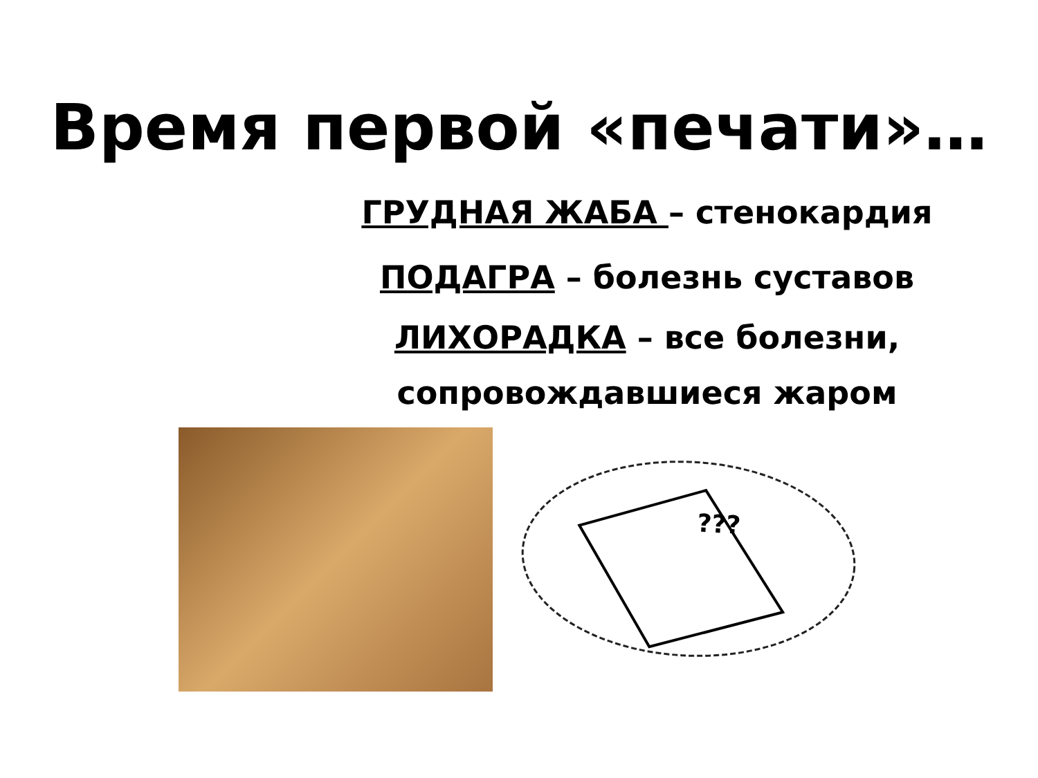Время первой «печати»…
ГРУДНАЯ ЖАБА – стенокардия
ПОДАГРА – болезнь суставов
ЛИХОРАДКА – все болезни, сопровождавшиеся жаром
???